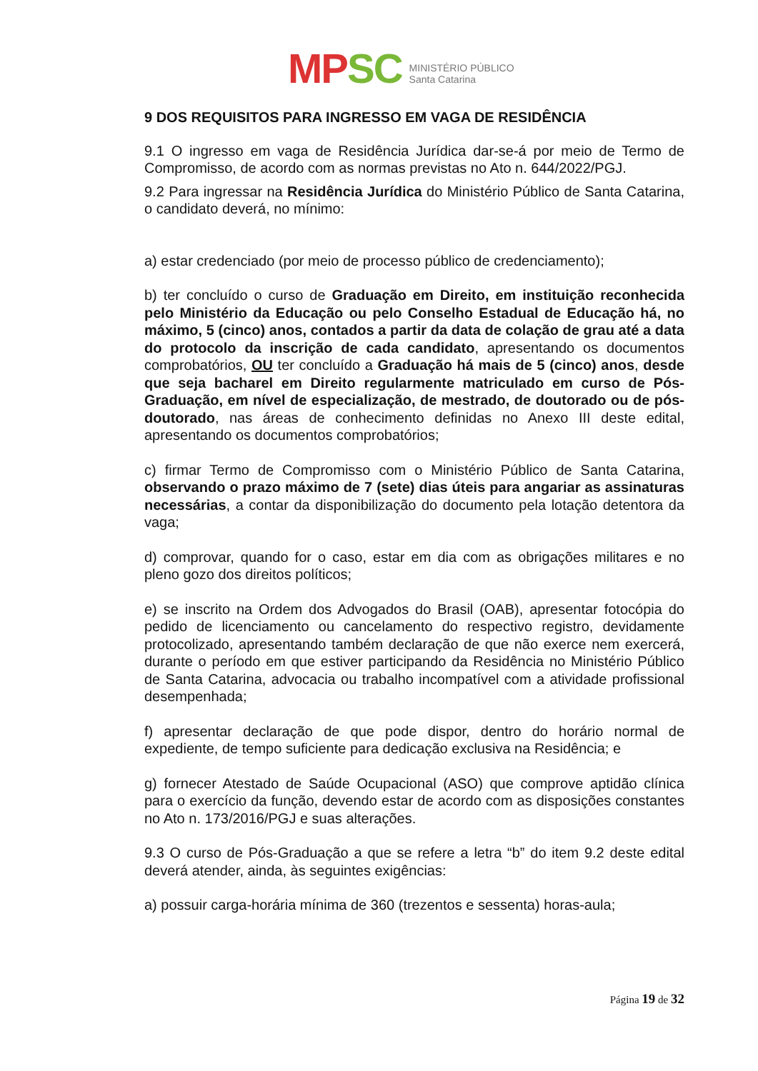MP SC
MINISTÉRIO PÚBLICO
Santa Catarina
9 DOS REQUISITOS PARA INGRESSO EM VAGA DE RESIDÊNCIA
9.1 O ingresso em vaga de Residência Jurídica dar-se-á por meio de Termo de Compromisso, de acordo com as normas previstas no Ato n. 644/2022/PGJ.
9.2 Para ingressar na Residência Jurídica do Ministério Público de Santa Catarina, o candidato deverá, no mínimo:
a) estar credenciado (por meio de processo público de credenciamento);
b) ter concluído o curso de Graduação em Direito, em instituição reconhecida pelo Ministério da Educação ou pelo Conselho Estadual de Educação há, no máximo, 5 (cinco) anos, contados a partir da data de colação de grau até a data do protocolo da inscrição de cada candidato, apresentando os documentos comprobatórios, OU ter concluído a Graduação há mais de 5 (cinco) anos, desde que seja bacharel em Direito regularmente matriculado em curso de Pós-Graduação, em nível de especialização, de mestrado, de doutorado ou de pós-doutorado, nas áreas de conhecimento definidas no Anexo III deste edital, apresentando os documentos comprobatórios;
c) firmar Termo de Compromisso com o Ministério Público de Santa Catarina, observando o prazo máximo de 7 (sete) dias úteis para angariar as assinaturas necessárias, a contar da disponibilização do documento pela lotação detentora da vaga;
d) comprovar, quando for o caso, estar em dia com as obrigações militares e no pleno gozo dos direitos políticos;
e) se inscrito na Ordem dos Advogados do Brasil (OAB), apresentar fotocópia do pedido de licenciamento ou cancelamento do respectivo registro, devidamente protocolizado, apresentando também declaração de que não exerce nem exercerá, durante o período em que estiver participando da Residência no Ministério Público de Santa Catarina, advocacia ou trabalho incompatível com a atividade profissional desempenhada;
f) apresentar declaração de que pode dispor, dentro do horário normal de expediente, de tempo suficiente para dedicação exclusiva na Residência; e
g) fornecer Atestado de Saúde Ocupacional (ASO) que comprove aptidão clínica para o exercício da função, devendo estar de acordo com as disposições constantes no Ato n. 173/2016/PGJ e suas alterações.
9.3 O curso de Pós-Graduação a que se refere a letra “b” do item 9.2 deste edital deverá atender, ainda, às seguintes exigências:
a) possuir carga-horária mínima de 360 (trezentos e sessenta) horas-aula;
Página 19 de 32